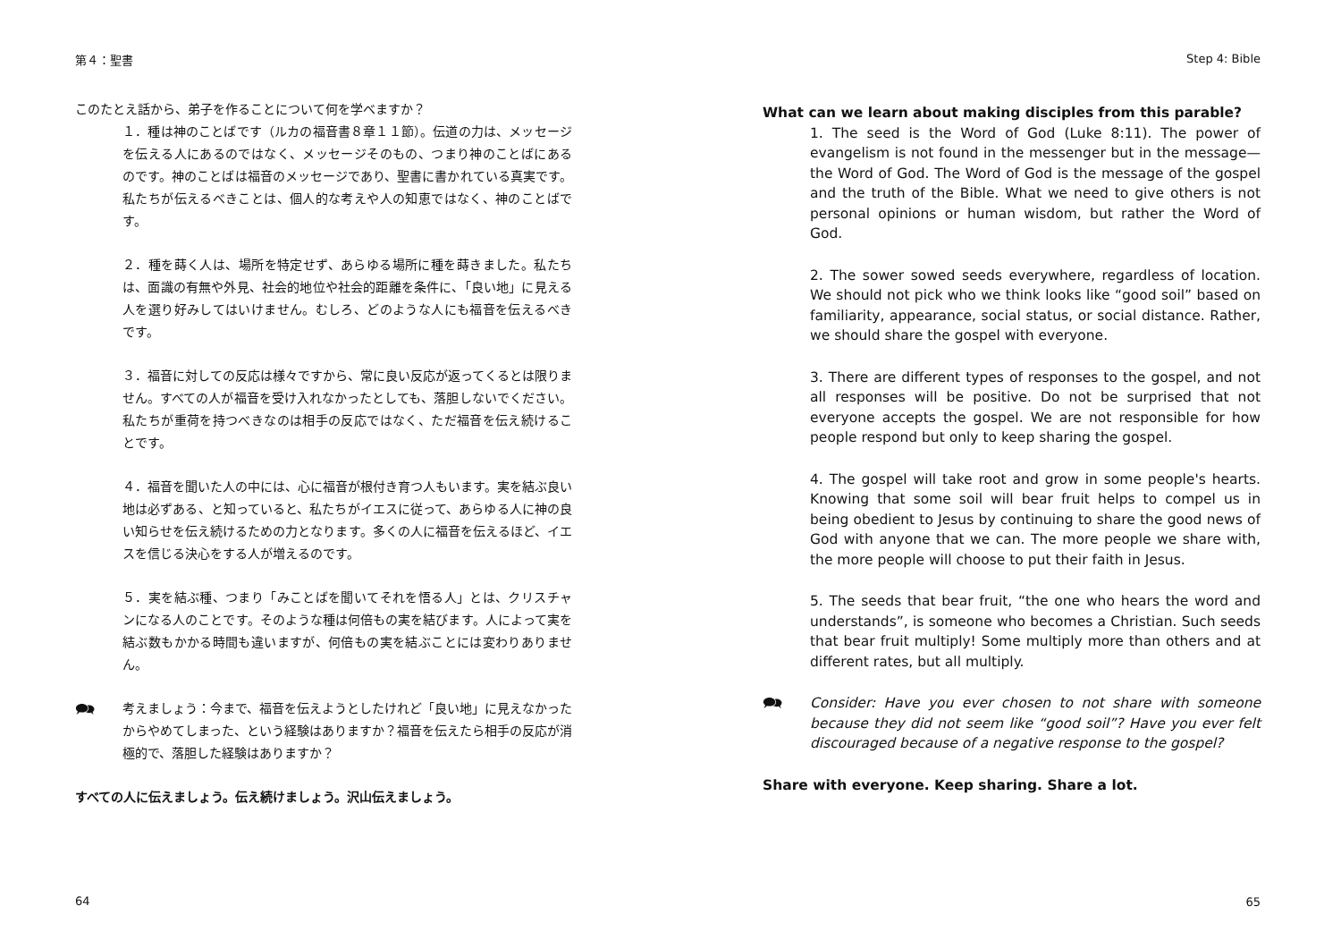第４：聖書
このたとえ話から、弟子を作ることについて何を学べますか？
１．種は神のことばです（ルカの福音書８章１１節）。伝道の力は、メッセージを伝える人にあるのではなく、メッセージそのもの、つまり神のことばにあるのです。神のことばは福音のメッセージであり、聖書に書かれている真実です。私たちが伝えるべきことは、個人的な考えや人の知恵ではなく、神のことばです。
２．種を蒔く人は、場所を特定せず、あらゆる場所に種を蒔きました。私たちは、面識の有無や外見、社会的地位や社会的距離を条件に、「良い地」に見える人を選り好みしてはいけません。むしろ、どのような人にも福音を伝えるべきです。
３．福音に対しての反応は様々ですから、常に良い反応が返ってくるとは限りません。すべての人が福音を受け入れなかったとしても、落胆しないでください。私たちが重荷を持つべきなのは相手の反応ではなく、ただ福音を伝え続けることです。
４．福音を聞いた人の中には、心に福音が根付き育つ人もいます。実を結ぶ良い地は必ずある、と知っていると、私たちがイエスに従って、あらゆる人に神の良い知らせを伝え続けるための力となります。多くの人に福音を伝えるほど、イエスを信じる決心をする人が増えるのです。
５．実を結ぶ種、つまり「みことばを聞いてそれを悟る人」とは、クリスチャンになる人のことです。そのような種は何倍もの実を結びます。人によって実を結ぶ数もかかる時間も違いますが、何倍もの実を結ぶことには変わりありません。
🗪
考えましょう：今まで、福音を伝えようとしたけれど「良い地」に見えなかったからやめてしまった、という経験はありますか？福音を伝えたら相手の反応が消極的で、落胆した経験はありますか？
すべての人に伝えましょう。伝え続けましょう。沢山伝えましょう。
64
Step 4: Bible
What can we learn about making disciples from this parable?
1. The seed is the Word of God (Luke 8:11). The power of evangelism is not found in the messenger but in the message—the Word of God. The Word of God is the message of the gospel and the truth of the Bible. What we need to give others is not personal opinions or human wisdom, but rather the Word of God.
2. The sower sowed seeds everywhere, regardless of location. We should not pick who we think looks like “good soil” based on familiarity, appearance, social status, or social distance. Rather, we should share the gospel with everyone.
3. There are different types of responses to the gospel, and not all responses will be positive. Do not be surprised that not everyone accepts the gospel. We are not responsible for how people respond but only to keep sharing the gospel.
4. The gospel will take root and grow in some people's hearts. Knowing that some soil will bear fruit helps to compel us in being obedient to Jesus by continuing to share the good news of God with anyone that we can. The more people we share with, the more people will choose to put their faith in Jesus.
5. The seeds that bear fruit, “the one who hears the word and understands”, is someone who becomes a Christian. Such seeds that bear fruit multiply! Some multiply more than others and at different rates, but all multiply.
🗪
Consider: Have you ever chosen to not share with someone because they did not seem like “good soil”? Have you ever felt discouraged because of a negative response to the gospel?
Share with everyone. Keep sharing. Share a lot.
65